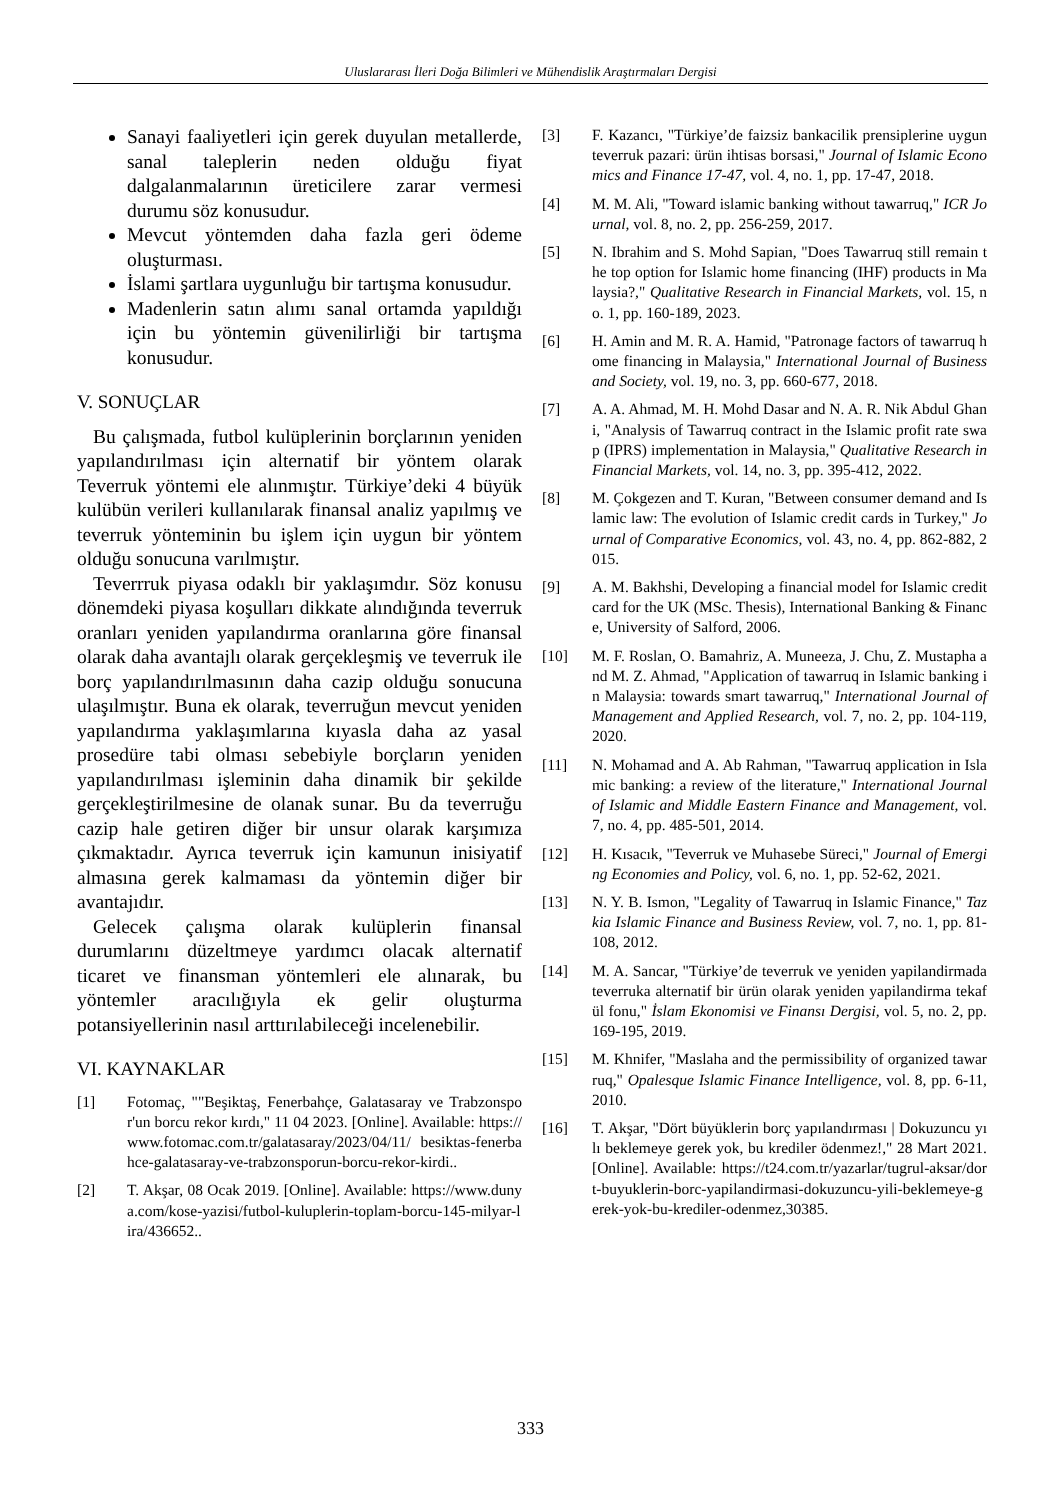Uluslararası İleri Doğa Bilimleri ve Mühendislik Araştırmaları Dergisi
Sanayi faaliyetleri için gerek duyulan metallerde, sanal taleplerin neden olduğu fiyat dalgalanmalarının üreticilere zarar vermesi durumu söz konusudur.
Mevcut yöntemden daha fazla geri ödeme oluşturması.
İslami şartlara uygunluğu bir tartışma konusudur.
Madenlerin satın alımı sanal ortamda yapıldığı için bu yöntemin güvenilirliği bir tartışma konusudur.
V. SONUÇLAR
Bu çalışmada, futbol kulüplerinin borçlarının yeniden yapılandırılması için alternatif bir yöntem olarak Teverruk yöntemi ele alınmıştır. Türkiye’deki 4 büyük kulübün verileri kullanılarak finansal analiz yapılmış ve teverruk yönteminin bu işlem için uygun bir yöntem olduğu sonucuna varılmıştır.
Teverrruk piyasa odaklı bir yaklaşımdır. Söz konusu dönemdeki piyasa koşulları dikkate alındığında teverruk oranları yeniden yapılandırma oranlarına göre finansal olarak daha avantajlı olarak gerçekleşmiş ve teverruk ile borç yapılandırılmasının daha cazip olduğu sonucuna ulaşılmıştır. Buna ek olarak, teverruğun mevcut yeniden yapılandırma yaklaşımlarına kıyasla daha az yasal prosedüre tabi olması sebebiyle borçların yeniden yapılandırılması işleminin daha dinamik bir şekilde gerçekleştirilmesine de olanak sunar. Bu da teverruğu cazip hale getiren diğer bir unsur olarak karşımıza çıkmaktadır. Ayrıca teverruk için kamunun inisiyatif almasına gerek kalmaması da yöntemin diğer bir avantajıdır.
Gelecek çalışma olarak kulüplerin finansal durumlarını düzeltmeye yardımcı olacak alternatif ticaret ve finansman yöntemleri ele alınarak, bu yöntemler aracılığıyla ek gelir oluşturma potansiyellerinin nasıl arttırılabileceği incelenebilir.
VI. KAYNAKLAR
[1] Fotomaç, ""Beşiktaş, Fenerbahçe, Galatasaray ve Trabzonspor'un borcu rekor kırdı," 11 04 2023. [Online]. Available: https://www.fotomac.com.tr/galatasaray/2023/04/11/ besiktas-fenerbahce-galatasaray-ve-trabzonsporun-borcu-rekor-kirdi..
[2] T. Akşar, 08 Ocak 2019. [Online]. Available: https://www.dunya.com/kose-yazisi/futbol-kuluplerin-toplam-borcu-145-milyar-lira/436652..
[3] F. Kazancı, "Türkiye’de faizsiz bankacilik prensiplerine uygun teverruk pazari: ürün ihtisas borsasi," Journal of Islamic Economics and Finance 17-47, vol. 4, no. 1, pp. 17-47, 2018.
[4] M. M. Ali, "Toward islamic banking without tawarruq," ICR Journal, vol. 8, no. 2, pp. 256-259, 2017.
[5] N. Ibrahim and S. Mohd Sapian, "Does Tawarruq still remain the top option for Islamic home financing (IHF) products in Malaysia?," Qualitative Research in Financial Markets, vol. 15, no. 1, pp. 160-189, 2023.
[6] H. Amin and M. R. A. Hamid, "Patronage factors of tawarruq home financing in Malaysia," International Journal of Business and Society, vol. 19, no. 3, pp. 660-677, 2018.
[7] A. A. Ahmad, M. H. Mohd Dasar and N. A. R. Nik Abdul Ghani, "Analysis of Tawarruq contract in the Islamic profit rate swap (IPRS) implementation in Malaysia," Qualitative Research in Financial Markets, vol. 14, no. 3, pp. 395-412, 2022.
[8] M. Çokgezen and T. Kuran, "Between consumer demand and Islamic law: The evolution of Islamic credit cards in Turkey," Journal of Comparative Economics, vol. 43, no. 4, pp. 862-882, 2015.
[9] A. M. Bakhshi, Developing a financial model for Islamic credit card for the UK (MSc. Thesis), International Banking & Finance, University of Salford, 2006.
[10] M. F. Roslan, O. Bamahriz, A. Muneeza, J. Chu, Z. Mustapha and M. Z. Ahmad, "Application of tawarruq in Islamic banking in Malaysia: towards smart tawarruq," International Journal of Management and Applied Research, vol. 7, no. 2, pp. 104-119, 2020.
[11] N. Mohamad and A. Ab Rahman, "Tawarruq application in Islamic banking: a review of the literature," International Journal of Islamic and Middle Eastern Finance and Management, vol. 7, no. 4, pp. 485-501, 2014.
[12] H. Kısacık, "Teverruk ve Muhasebe Süreci," Journal of Emerging Economies and Policy, vol. 6, no. 1, pp. 52-62, 2021.
[13] N. Y. B. Ismon, "Legality of Tawarruq in Islamic Finance," Tazkia Islamic Finance and Business Review, vol. 7, no. 1, pp. 81-108, 2012.
[14] M. A. Sancar, "Türkiye’de teverruk ve yeniden yapilandirmada teverruka alternatif bir ürün olarak yeniden yapilandirma tekafül fonu," İslam Ekonomisi ve Finansı Dergisi, vol. 5, no. 2, pp. 169-195, 2019.
[15] M. Khnifer, "Maslaha and the permissibility of organized tawarruq," Opalesque Islamic Finance Intelligence, vol. 8, pp. 6-11, 2010.
[16] T. Akşar, "Dört büyüklerin borç yapılandırması | Dokuzuncu yılı beklemeye gerek yok, bu krediler ödenmez!," 28 Mart 2021. [Online]. Available: https://t24.com.tr/yazarlar/tugrul-aksar/dort-buyuklerin-borc-yapilandirmasi-dokuzuncu-yili-beklemeye-gerek-yok-bu-krediler-odenmez,30385.
333